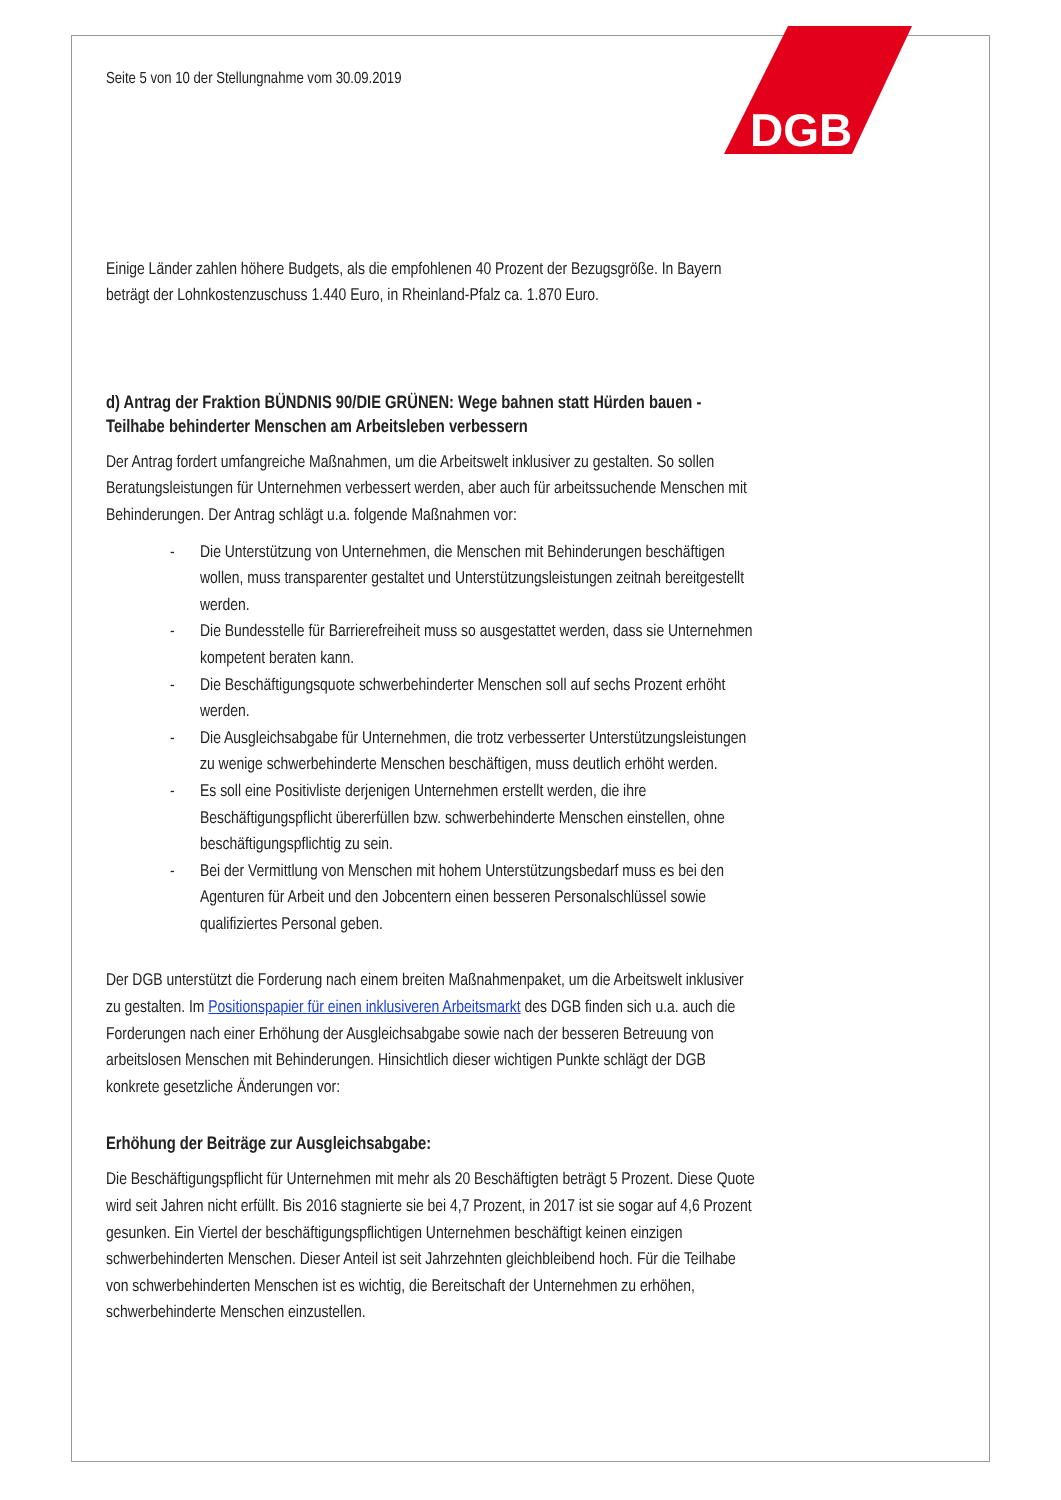DGB
Seite 5 von 10 der Stellungnahme vom 30.09.2019
Einige Länder zahlen höhere Budgets, als die empfohlenen 40 Prozent der Bezugsgröße. In Bayern beträgt der Lohnkostenzuschuss 1.440 Euro, in Rheinland-Pfalz ca. 1.870 Euro.
d) Antrag der Fraktion BÜNDNIS 90/DIE GRÜNEN: Wege bahnen statt Hürden bauen - Teilhabe behinderter Menschen am Arbeitsleben verbessern
Der Antrag fordert umfangreiche Maßnahmen, um die Arbeitswelt inklusiver zu gestalten. So sollen Beratungsleistungen für Unternehmen verbessert werden, aber auch für arbeitssuchende Menschen mit Behinderungen. Der Antrag schlägt u.a. folgende Maßnahmen vor:
- Die Unterstützung von Unternehmen, die Menschen mit Behinderungen beschäftigen wollen, muss transparenter gestaltet und Unterstützungsleistungen zeitnah bereitgestellt werden.
- Die Bundesstelle für Barrierefreiheit muss so ausgestattet werden, dass sie Unternehmen kompetent beraten kann.
- Die Beschäftigungsquote schwerbehinderter Menschen soll auf sechs Prozent erhöht werden.
- Die Ausgleichsabgabe für Unternehmen, die trotz verbesserter Unterstützungsleistungen zu wenige schwerbehinderte Menschen beschäftigen, muss deutlich erhöht werden.
- Es soll eine Positivliste derjenigen Unternehmen erstellt werden, die ihre Beschäftigungspflicht übererfüllen bzw. schwerbehinderte Menschen einstellen, ohne beschäftigungspflichtig zu sein.
- Bei der Vermittlung von Menschen mit hohem Unterstützungsbedarf muss es bei den Agenturen für Arbeit und den Jobcentern einen besseren Personalschlüssel sowie qualifiziertes Personal geben.
Der DGB unterstützt die Forderung nach einem breiten Maßnahmenpaket, um die Arbeitswelt inklusiver zu gestalten. Im Positionspapier für einen inklusiveren Arbeitsmarkt des DGB finden sich u.a. auch die Forderungen nach einer Erhöhung der Ausgleichsabgabe sowie nach der besseren Betreuung von arbeitslosen Menschen mit Behinderungen. Hinsichtlich dieser wichtigen Punkte schlägt der DGB konkrete gesetzliche Änderungen vor:
Erhöhung der Beiträge zur Ausgleichsabgabe:
Die Beschäftigungspflicht für Unternehmen mit mehr als 20 Beschäftigten beträgt 5 Prozent. Diese Quote wird seit Jahren nicht erfüllt. Bis 2016 stagnierte sie bei 4,7 Prozent, in 2017 ist sie sogar auf 4,6 Prozent gesunken. Ein Viertel der beschäftigungspflichtigen Unternehmen beschäftigt keinen einzigen schwerbehinderten Menschen. Dieser Anteil ist seit Jahrzehnten gleichbleibend hoch. Für die Teilhabe von schwerbehinderten Menschen ist es wichtig, die Bereitschaft der Unternehmen zu erhöhen, schwerbehinderte Menschen einzustellen.